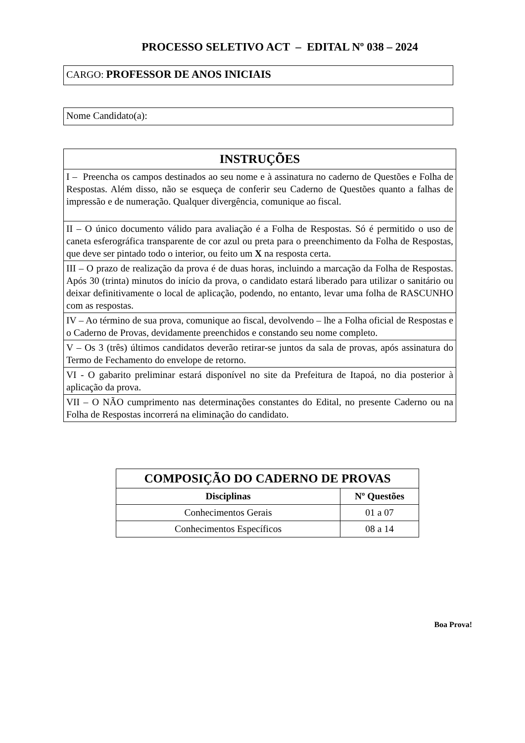PROCESSO SELETIVO ACT – EDITAL Nº 038 – 2024
CARGO: PROFESSOR DE ANOS INICIAIS
Nome Candidato(a):
| INSTRUÇÕES |
| --- |
| I – Preencha os campos destinados ao seu nome e à assinatura no caderno de Questões e Folha de Respostas. Além disso, não se esqueça de conferir seu Caderno de Questões quanto a falhas de impressão e de numeração. Qualquer divergência, comunique ao fiscal. |
| II – O único documento válido para avaliação é a Folha de Respostas. Só é permitido o uso de caneta esferográfica transparente de cor azul ou preta para o preenchimento da Folha de Respostas, que deve ser pintado todo o interior, ou feito um X na resposta certa. |
| III – O prazo de realização da prova é de duas horas, incluindo a marcação da Folha de Respostas. Após 30 (trinta) minutos do início da prova, o candidato estará liberado para utilizar o sanitário ou deixar definitivamente o local de aplicação, podendo, no entanto, levar uma folha de RASCUNHO com as respostas. |
| IV – Ao término de sua prova, comunique ao fiscal, devolvendo – lhe a Folha oficial de Respostas e o Caderno de Provas, devidamente preenchidos e constando seu nome completo. |
| V – Os 3 (três) últimos candidatos deverão retirar-se juntos da sala de provas, após assinatura do Termo de Fechamento do envelope de retorno. |
| VI - O gabarito preliminar estará disponível no site da Prefeitura de Itapoá, no dia posterior à aplicação da prova. |
| VII – O NÃO cumprimento nas determinações constantes do Edital, no presente Caderno ou na Folha de Respostas incorrerá na eliminação do candidato. |
| COMPOSIÇÃO DO CADERNO DE PROVAS | |
| --- | --- |
| Disciplinas | Nº Questões |
| Conhecimentos Gerais | 01 a 07 |
| Conhecimentos Específicos | 08 a 14 |
Boa Prova!